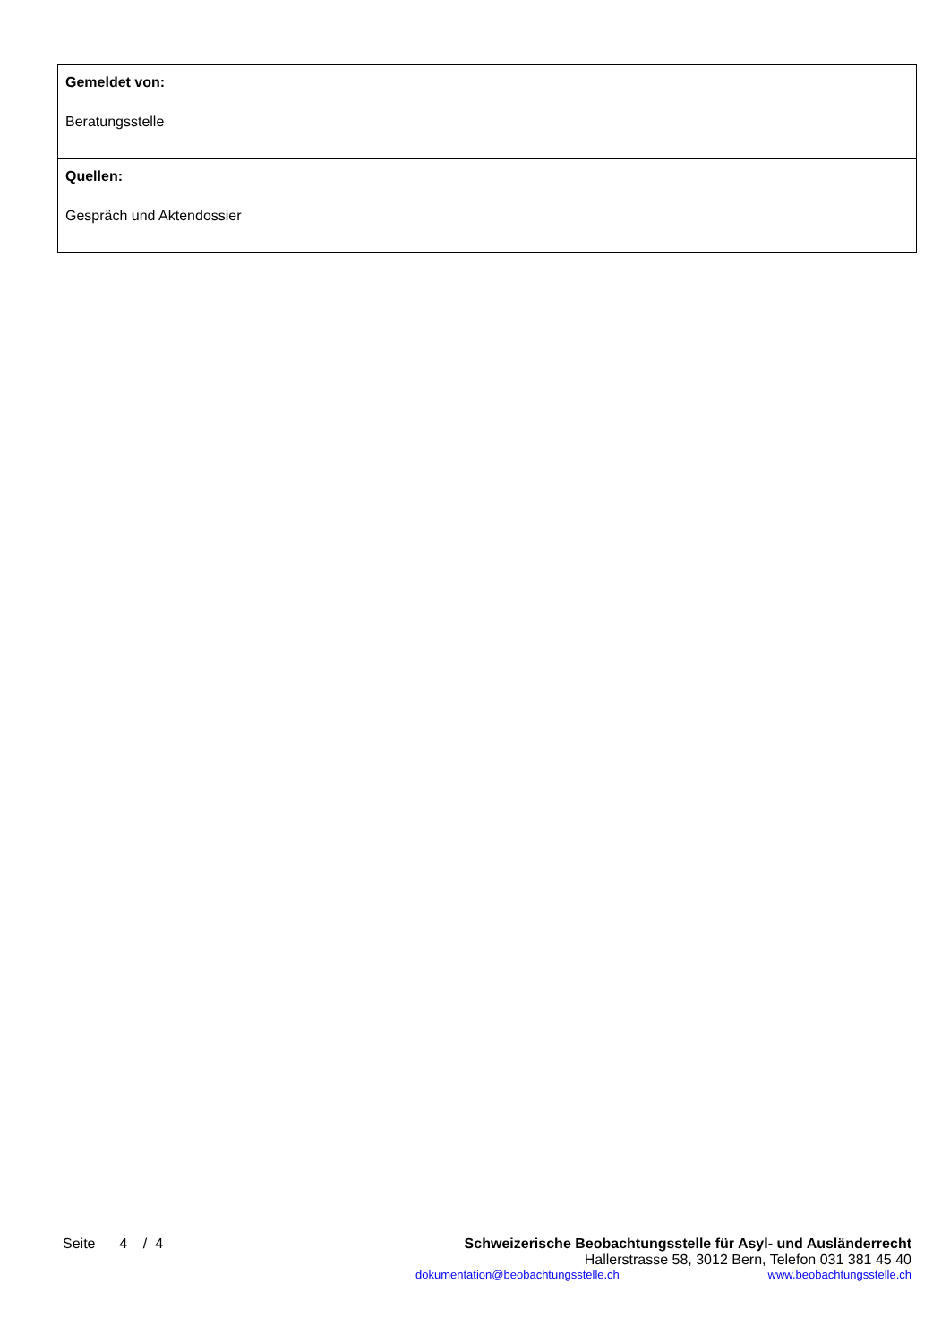| Gemeldet von: Beratungsstelle |
| Quellen: Gespräch und Aktendossier |
Seite 4 / 4 Schweizerische Beobachtungsstelle für Asyl- und Ausländerrecht
Hallerstrasse 58, 3012 Bern, Telefon 031 381 45 40
dokumentation@beobachtungsstelle.ch www.beobachtungsstelle.ch